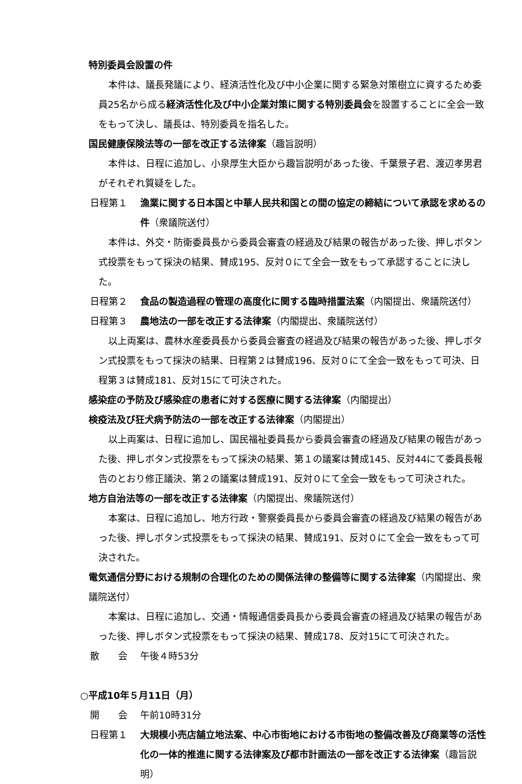特別委員会設置の件
本件は、議長発議により、経済活性化及び中小企業に関する緊急対策樹立に資するため委員25名から成る経済活性化及び中小企業対策に関する特別委員会を設置することに全会一致をもって決し、議長は、特別委員を指名した。
国民健康保険法等の一部を改正する法律案（趣旨説明）
本件は、日程に追加し、小泉厚生大臣から趣旨説明があった後、千葉景子君、渡辺孝男君がそれぞれ質疑をした。
日程第１ 漁業に関する日本国と中華人民共和国との間の協定の締結について承認を求めるの件（衆議院送付）
本件は、外交・防衛委員長から委員会審査の経過及び結果の報告があった後、押しボタン式投票をもって採決の結果、賛成195、反対０にて全会一致をもって承認することに決した。
日程第２ 食品の製造過程の管理の高度化に関する臨時措置法案（内閣提出、衆議院送付）
日程第３ 農地法の一部を改正する法律案（内閣提出、衆議院送付）
以上両案は、農林水産委員長から委員会審査の経過及び結果の報告があった後、押しボタン式投票をもって採決の結果、日程第２は賛成196、反対０にて全会一致をもって可決、日程第３は賛成181、反対15にて可決された。
感染症の予防及び感染症の患者に対する医療に関する法律案（内閣提出）
検疫法及び狂犬病予防法の一部を改正する法律案（内閣提出）
以上両案は、日程に追加し、国民福祉委員長から委員会審査の経過及び結果の報告があった後、押しボタン式投票をもって採決の結果、第１の議案は賛成145、反対44にて委員長報告のとおり修正議決、第２の議案は賛成191、反対０にて全会一致をもって可決された。
地方自治法等の一部を改正する法律案（内閣提出、衆議院送付）
本案は、日程に追加し、地方行政・警察委員長から委員会審査の経過及び結果の報告があった後、押しボタン式投票をもって採決の結果、賛成191、反対０にて全会一致をもって可決された。
電気通信分野における規制の合理化のための関係法律の整備等に関する法律案（内閣提出、衆議院送付）
本案は、日程に追加し、交通・情報通信委員長から委員会審査の経過及び結果の報告があった後、押しボタン式投票をもって採決の結果、賛成178、反対15にて可決された。
散　　会 午後４時53分
○平成10年５月11日（月）
開　　会 午前10時31分
日程第１ 大規模小売店舗立地法案、中心市街地における市街地の整備改善及び商業等の活性化の一体的推進に関する法律案及び都市計画法の一部を改正する法律案（趣旨説明）